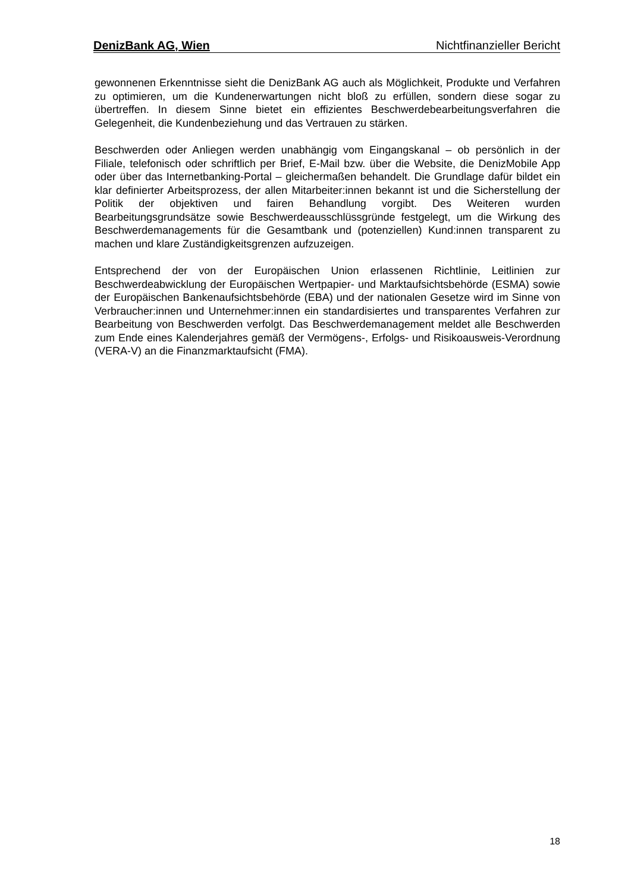DenizBank AG, Wien Nichtfinanzieller Bericht
gewonnenen Erkenntnisse sieht die DenizBank AG auch als Möglichkeit, Produkte und Verfahren zu optimieren, um die Kundenerwartungen nicht bloß zu erfüllen, sondern diese sogar zu übertreffen. In diesem Sinne bietet ein effizientes Beschwerdebearbeitungsverfahren die Gelegenheit, die Kundenbeziehung und das Vertrauen zu stärken.
Beschwerden oder Anliegen werden unabhängig vom Eingangskanal – ob persönlich in der Filiale, telefonisch oder schriftlich per Brief, E-Mail bzw. über die Website, die DenizMobile App oder über das Internetbanking-Portal – gleichermaßen behandelt. Die Grundlage dafür bildet ein klar definierter Arbeitsprozess, der allen Mitarbeiter:innen bekannt ist und die Sicherstellung der Politik der objektiven und fairen Behandlung vorgibt. Des Weiteren wurden Bearbeitungsgrundsätze sowie Beschwerdeausschlüssgründe festgelegt, um die Wirkung des Beschwerdemanagements für die Gesamtbank und (potenziellen) Kund:innen transparent zu machen und klare Zuständigkeitsgrenzen aufzuzeigen.
Entsprechend der von der Europäischen Union erlassenen Richtlinie, Leitlinien zur Beschwerdeabwicklung der Europäischen Wertpapier- und Marktaufsichtsbehörde (ESMA) sowie der Europäischen Bankenaufsichtsbehörde (EBA) und der nationalen Gesetze wird im Sinne von Verbraucher:innen und Unternehmer:innen ein standardisiertes und transparentes Verfahren zur Bearbeitung von Beschwerden verfolgt. Das Beschwerdemanagement meldet alle Beschwerden zum Ende eines Kalenderjahres gemäß der Vermögens-, Erfolgs- und Risikoausweis-Verordnung (VERA-V) an die Finanzmarktaufsicht (FMA).
18